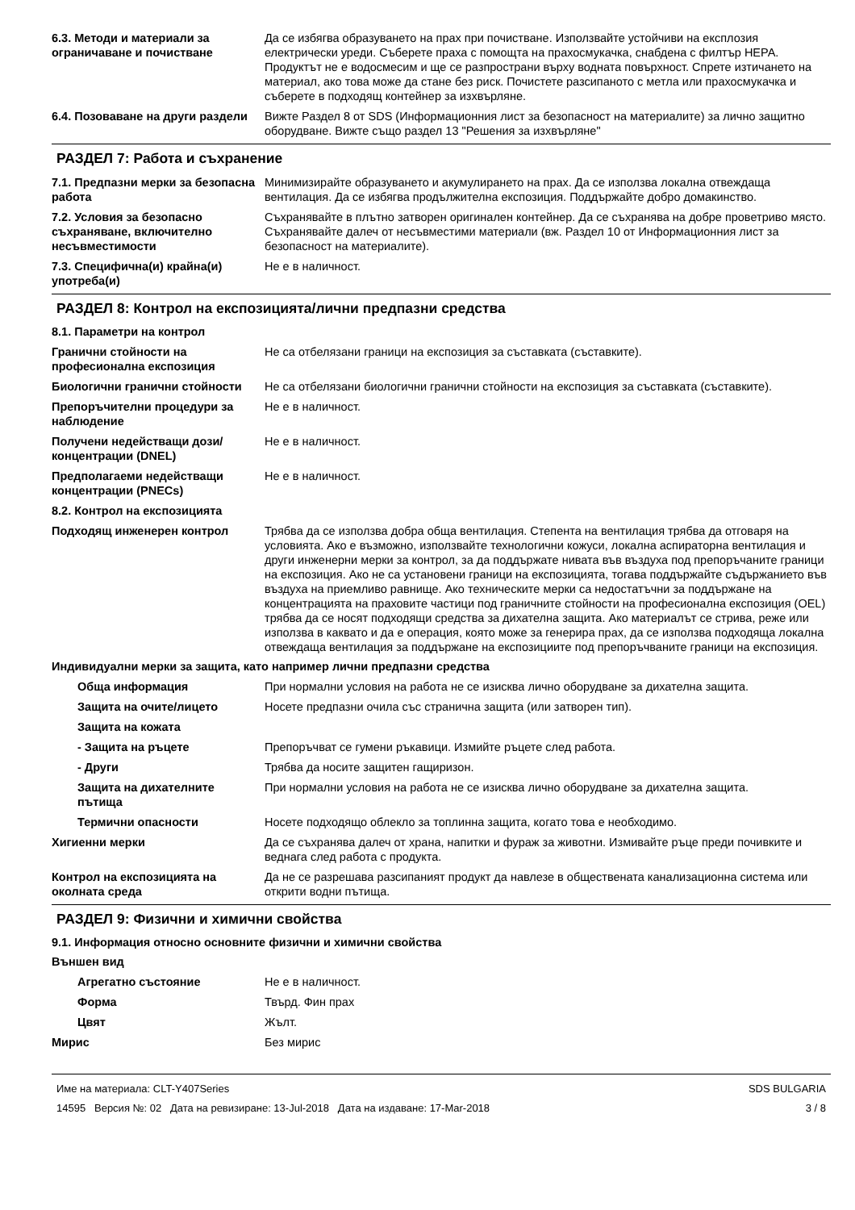6.3. Методи и материали за ограничаване и почистване
Да се избягва образуването на прах при почистване. Използвайте устойчиви на експлозия електрически уреди. Съберете праха с помощта на прахосмукачка, снабдена с филтър HEPA. Продуктът не е водосмесим и ще се разпространи върху водната повърхност. Спрете изтичането на материал, ако това може да стане без риск. Почистете разсипаното с метла или прахосмукачка и съберете в подходящ контейнер за изхвърляне.
6.4. Позоваване на други раздели
Вижте Раздел 8 от SDS (Информационния лист за безопасност на материалите) за лично защитно оборудване. Вижте също раздел 13 "Решения за изхвърляне"
РАЗДЕЛ 7: Работа и съхранение
7.1. Предпазни мерки за безопасна работа
Минимизирайте образуването и акумулирането на прах. Да се използва локална отвеждаща вентилация. Да се избягва продължителна експозиция. Поддържайте добро домакинство.
7.2. Условия за безопасно съхраняване, включително несъвместимости
Съхранявайте в плътно затворен оригинален контейнер. Да се съхранява на добре проветриво място. Съхранявайте далеч от несъвместими материали (вж. Раздел 10 от Информационния лист за безопасност на материалите).
7.3. Специфична(и) крайна(и) употреба(и)
Не е в наличност.
РАЗДЕЛ 8: Контрол на експозицията/лични предпазни средства
8.1. Параметри на контрол
Гранични стойности на професионална експозиция
Не са отбелязани граници на експозиция за съставката (съставките).
Биологични гранични стойности Не са отбелязани биологични гранични стойности на експозиция за съставката (съставките).
Препоръчителни процедури за наблюдение
Не е в наличност.
Получени недействащи дози/концентрации (DNEL)
Не е в наличност.
Предполагаеми недействащи концентрации (PNECs)
Не е в наличност.
8.2. Контрол на експозицията
Подходящ инженерен контрол Трябва да се използва добра обща вентилация. Степента на вентилация трябва да отговаря на условията. Ако е възможно, използвайте технологични кожуси, локална аспираторна вентилация и други инженерни мерки за контрол, за да поддържате нивата във въздуха под препоръчаните граници на експозиция. Ако не са установени граници на експозицията, тогава поддържайте съдържанието във въздуха на приемливо равнище. Ако техническите мерки са недостатъчни за поддържане на концентрацията на праховите частици под граничните стойности на професионална експозиция (OEL) трябва да се носят подходящи средства за дихателна защита. Ако материалът се стрива, реже или използва в каквато и да е операция, която може за генерира прах, да се използва подходяща локална отвеждаща вентилация за поддържане на експозициите под препоръчваните граници на експозиция.
Индивидуални мерки за защита, като например лични предпазни средства
Обща информация При нормални условия на работа не се изисква лично оборудване за дихателна защита.
Защита на очите/лицето Носете предпазни очила със странична защита (или затворен тип).
Защита на кожата
- Защита на ръцете Препоръчват се гумени ръкавици. Измийте ръцете след работа.
- Други Трябва да носите защитен гащиризон.
Защита на дихателните пътища
При нормални условия на работа не се изисква лично оборудване за дихателна защита.
Термични опасности Носете подходящо облекло за топлинна защита, когато това е необходимо.
Хигиенни мерки Да се съхранява далеч от храна, напитки и фураж за животни. Измивайте ръце преди почивките и веднага след работа с продукта.
Контрол на експозицията на околната среда
Да не се разрешава разсипаният продукт да навлезе в обществената канализационна система или открити водни пътища.
РАЗДЕЛ 9: Физични и химични свойства
9.1. Информация относно основните физични и химични свойства
Външен вид
Агрегатно състояние Не е в наличност.
Форма Твърд. Фин прах
Цвят Жълт.
Мирис Без мирис
Име на материала: CLT-Y407Series
14595 Версия №: 02 Дата на ревизиране: 13-Jul-2018 Дата на издаване: 17-Mar-2018
SDS BULGARIA
3 / 8